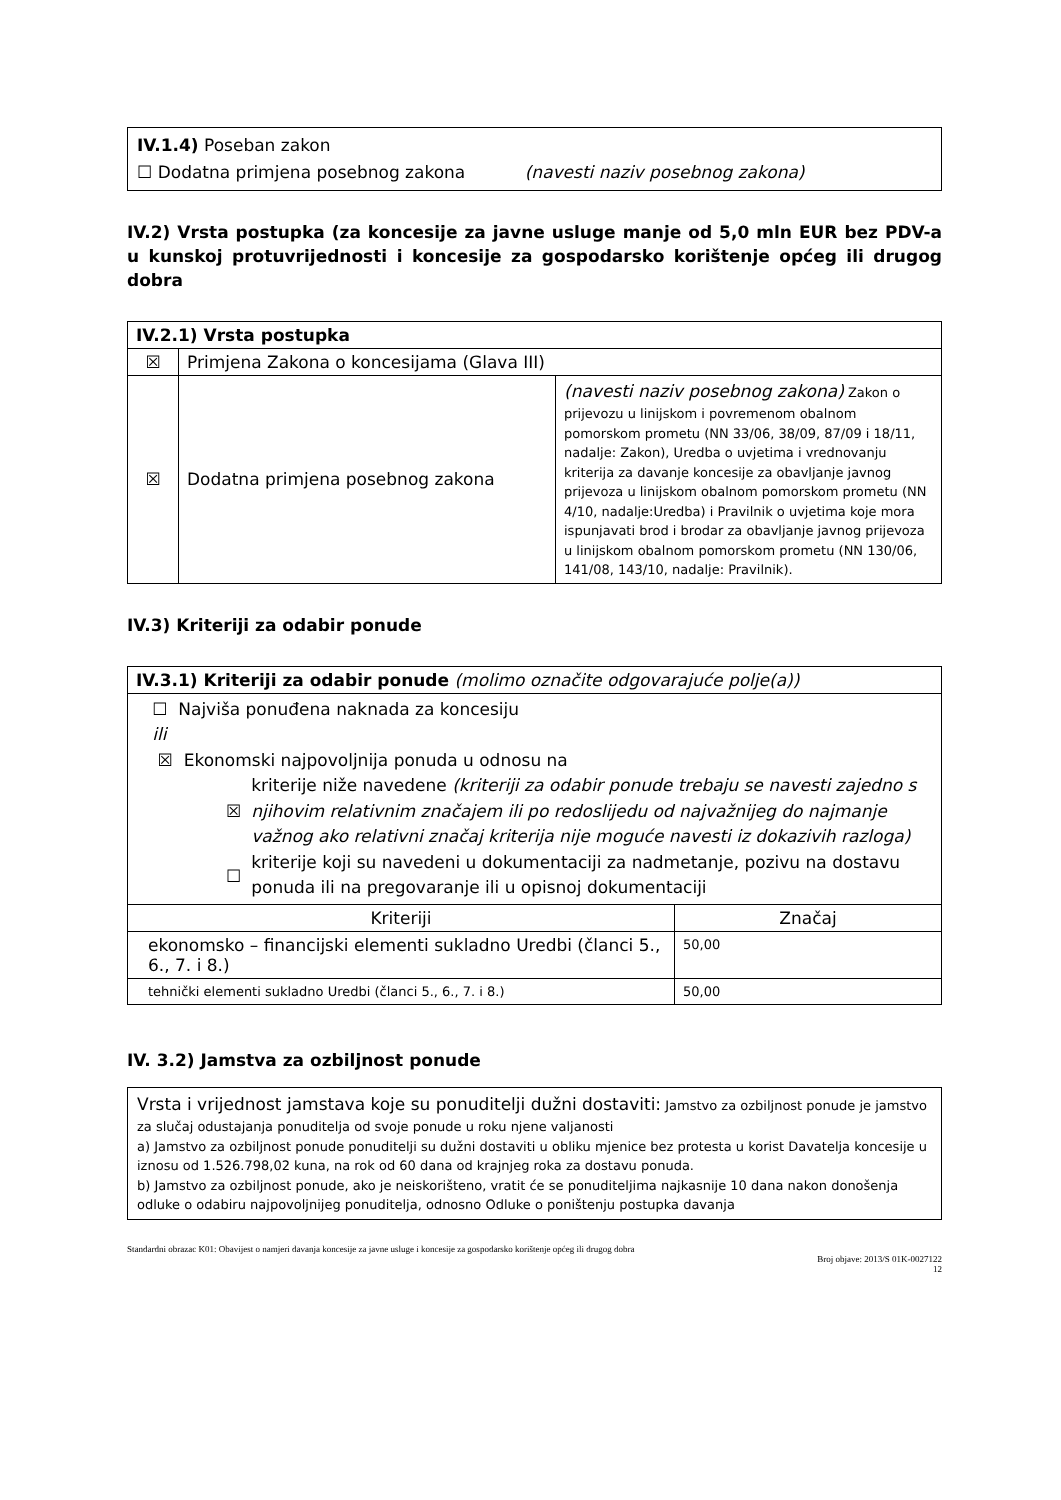IV.1.4) Poseban zakon
☐ Dodatna primjena posebnog zakona (navesti naziv posebnog zakona)
IV.2) Vrsta postupka (za koncesije za javne usluge manje od 5,0 mln EUR bez PDV-a u kunskoj protuvrijednosti i koncesije za gospodarsko korištenje općeg ili drugog dobra
| IV.2.1) Vrsta postupka | | |
| ☒ | Primjena Zakona o koncesijama (Glava III) | |
| ☒ | Dodatna primjena posebnog zakona | (navesti naziv posebnog zakona) Zakon o prijevozu u linijskom i povremenom obalnom pomorskom prometu (NN 33/06, 38/09, 87/09 i 18/11, nadalje: Zakon), Uredba o uvjetima i vrednovanju kriterija za davanje koncesije za obavljanje javnog prijevoza u linijskom obalnom pomorskom prometu (NN 4/10, nadalje:Uredba) i Pravilnik o uvjetima koje mora ispunjavati brod i brodar za obavljanje javnog prijevoza u linijskom obalnom pomorskom prometu (NN 130/06, 141/08, 143/10, nadalje: Pravilnik). |
IV.3) Kriteriji za odabir ponude
| IV.3.1) Kriteriji za odabir ponude (molimo označite odgovarajuće polje(a)) | |
| ☐ Najviša ponuđena naknada za koncesiju ili ☒ Ekonomski najpovoljnija ponuda u odnosu na ☒ kriterije niže navedene (kriteriji za odabir ponude trebaju se navesti zajedno s njihovim relativnim značajem ili po redoslijedu od najvažnijeg do najmanje važnog ako relativni značaj kriterija nije moguće navesti iz dokazivih razloga) ☐ kriterije koji su navedeni u dokumentaciji za nadmetanje, pozivu na dostavu ponuda ili na pregovaranje ili u opisnoj dokumentaciji | |
| Kriteriji | Značaj |
| ekonomsko – financijski elementi sukladno Uredbi (članci 5., 6., 7. i 8.) | 50,00 |
| tehnički elementi sukladno Uredbi (članci 5., 6., 7. i 8.) | 50,00 |
IV. 3.2) Jamstva za ozbiljnost ponude
Vrsta i vrijednost jamstava koje su ponuditelji dužni dostaviti: Jamstvo za ozbiljnost ponude je jamstvo za slučaj odustajanja ponuditelja od svoje ponude u roku njene valjanosti
a) Jamstvo za ozbiljnost ponude ponuditelji su dužni dostaviti u obliku mjenice bez protesta u korist Davatelja koncesije u iznosu od 1.526.798,02 kuna, na rok od 60 dana od krajnjeg roka za dostavu ponuda.
b) Jamstvo za ozbiljnost ponude, ako je neiskorišteno, vratit će se ponuditeljima najkasnije 10 dana nakon donošenja odluke o odabiru najpovoljnijeg ponuditelja, odnosno Odluke o poništenju postupka davanja
Standardni obrazac K01: Obavijest o namjeri davanja koncesije za javne usluge i koncesije za gospodarsko korištenje općeg ili drugog dobra
Broj objave: 2013/S 01K-0027122
12